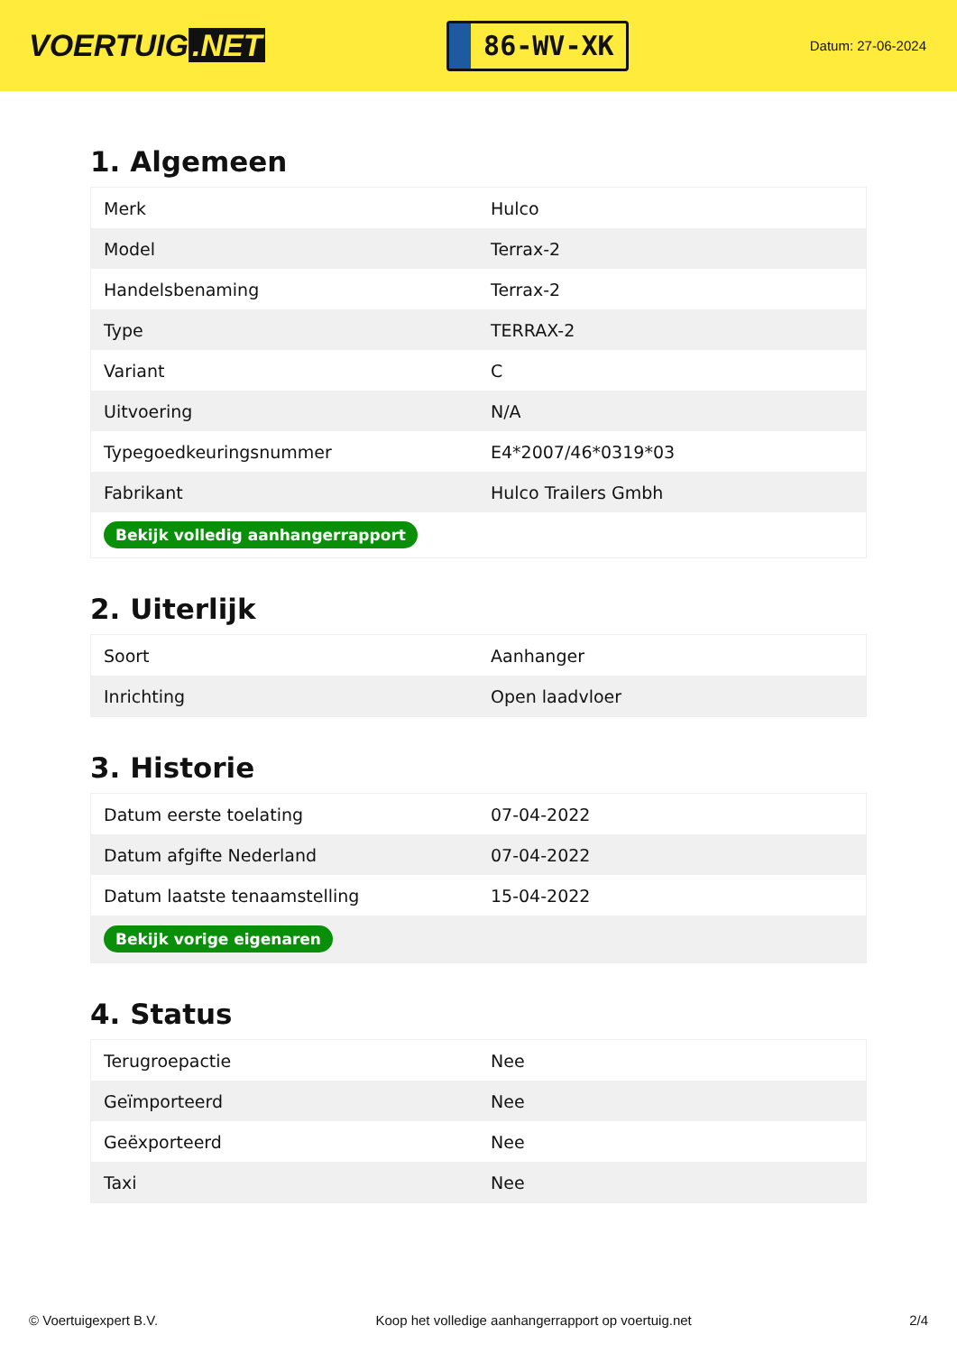VOERTUIG.NET
86-WV-XK
Datum: 27-06-2024
1. Algemeen
| Merk | Hulco |
| Model | Terrax-2 |
| Handelsbenaming | Terrax-2 |
| Type | TERRAX-2 |
| Variant | C |
| Uitvoering | N/A |
| Typegoedkeuringsnummer | E4*2007/46*0319*03 |
| Fabrikant | Hulco Trailers Gmbh |
| Bekijk volledig aanhangerrapport | |
2. Uiterlijk
| Soort | Aanhanger |
| Inrichting | Open laadvloer |
3. Historie
| Datum eerste toelating | 07-04-2022 |
| Datum afgifte Nederland | 07-04-2022 |
| Datum laatste tenaamstelling | 15-04-2022 |
| Bekijk vorige eigenaren | |
4. Status
| Terugroepactie | Nee |
| Geïmporteerd | Nee |
| Geëxporteerd | Nee |
| Taxi | Nee |
© Voertuigexpert B.V. Koop het volledige aanhangerrapport op voertuig.net 2/4